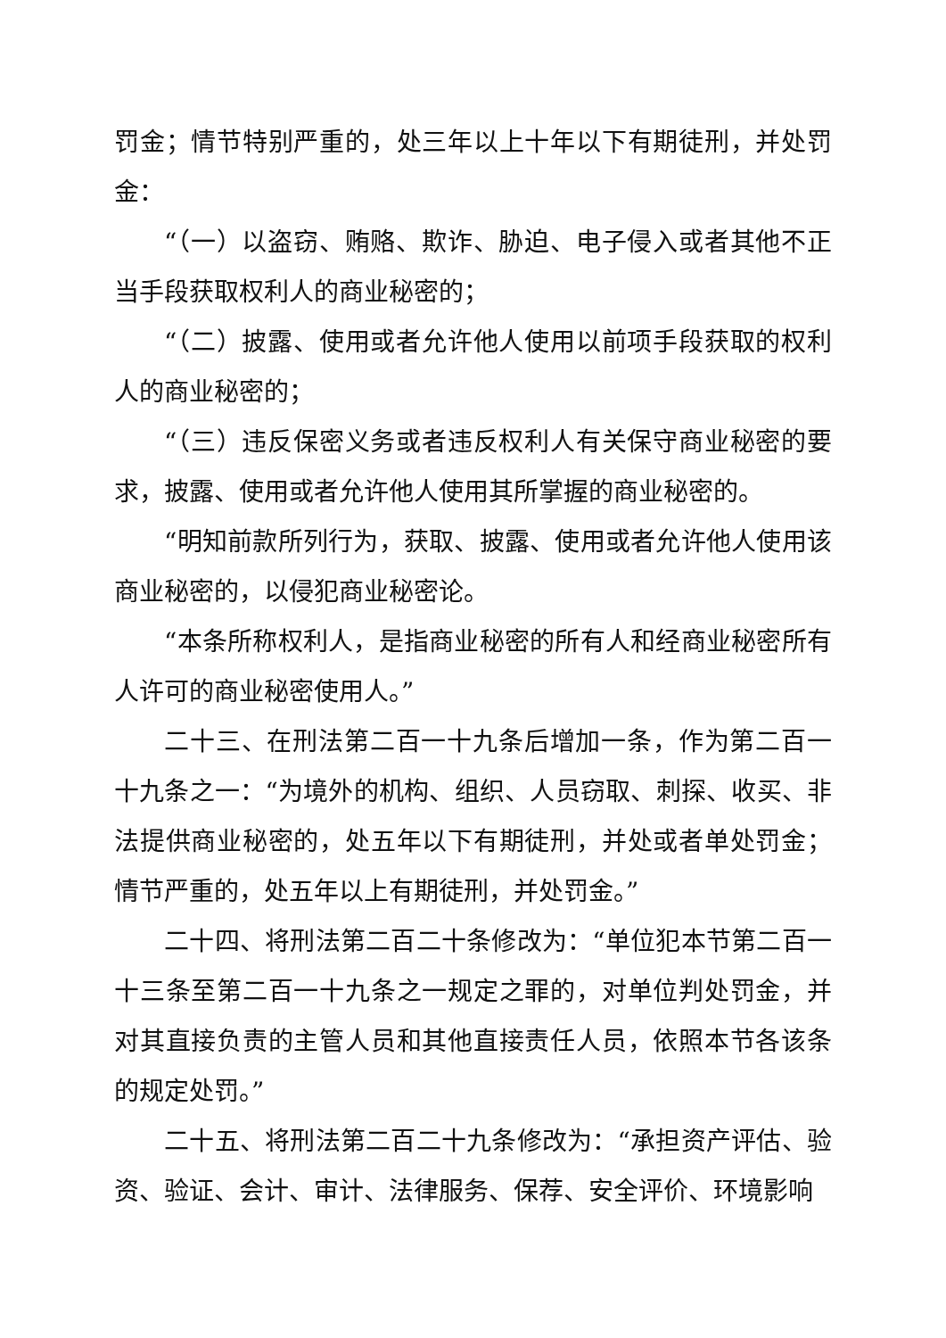罚金；情节特别严重的，处三年以上十年以下有期徒刑，并处罚金：
“（一）以盗窃、贿赂、欺诈、胁迫、电子侵入或者其他不正当手段获取权利人的商业秘密的；
“（二）披露、使用或者允许他人使用以前项手段获取的权利人的商业秘密的；
“（三）违反保密义务或者违反权利人有关保守商业秘密的要求，披露、使用或者允许他人使用其所掌握的商业秘密的。
“明知前款所列行为，获取、披露、使用或者允许他人使用该商业秘密的，以侵犯商业秘密论。
“本条所称权利人，是指商业秘密的所有人和经商业秘密所有人许可的商业秘密使用人。”
二十三、在刑法第二百一十九条后增加一条，作为第二百一十九条之一：“为境外的机构、组织、人员窃取、刺探、收买、非法提供商业秘密的，处五年以下有期徒刑，并处或者单处罚金；情节严重的，处五年以上有期徒刑，并处罚金。”
二十四、将刑法第二百二十条修改为：“单位犯本节第二百一十三条至第二百一十九条之一规定之罪的，对单位判处罚金，并对其直接负责的主管人员和其他直接责任人员，依照本节各该条的规定处罚。”
二十五、将刑法第二百二十九条修改为：“承担资产评估、验资、验证、会计、审计、法律服务、保荐、安全评价、环境影响